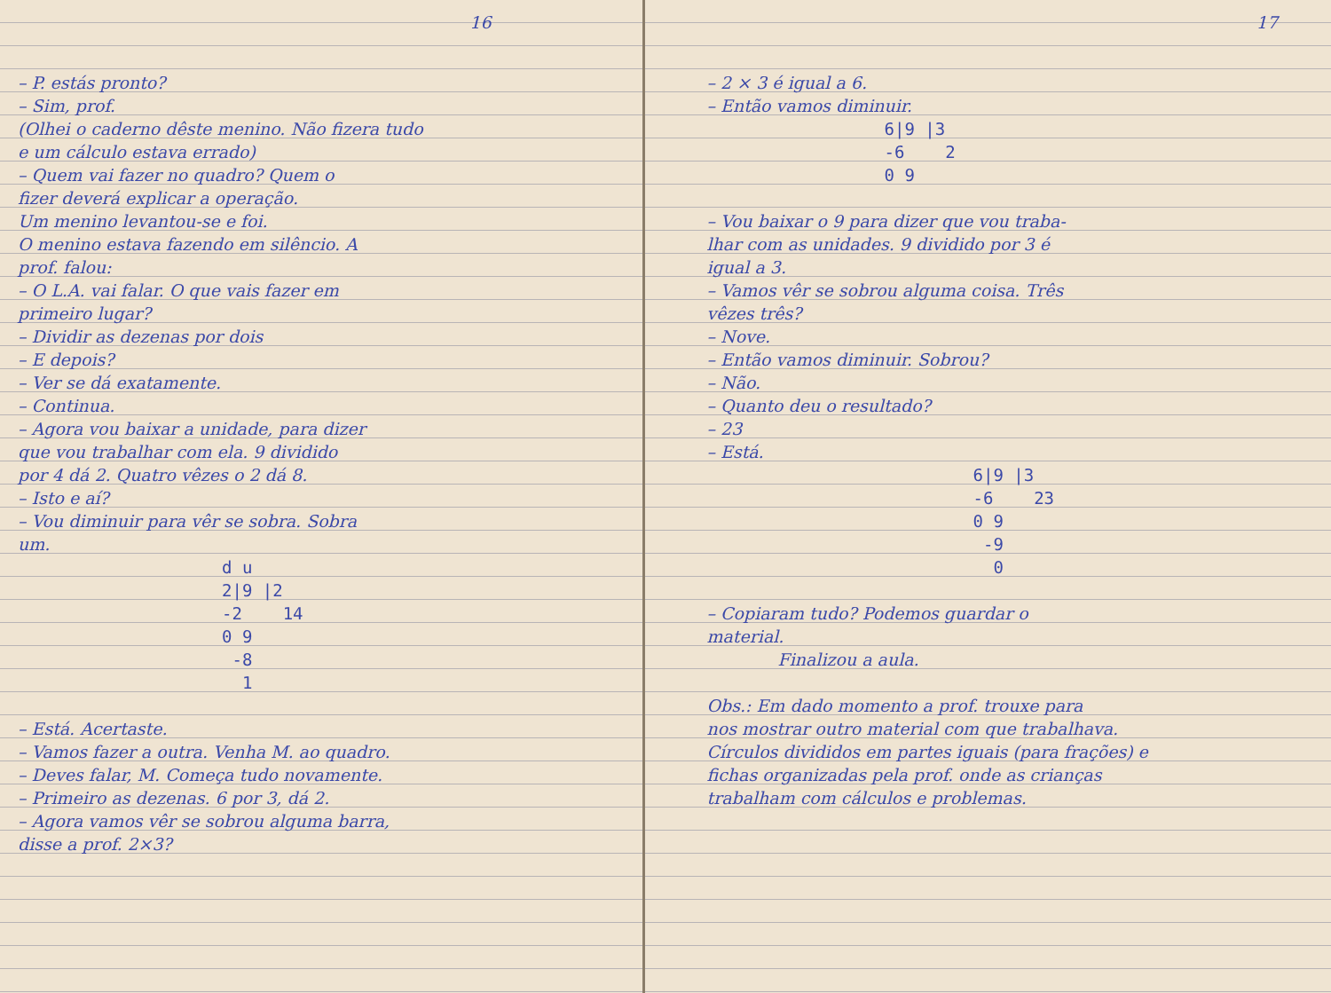16
– P. estás pronto?
– Sim, prof.
(Olhei o caderno dêste menino. Não fizera tudo
e um cálculo estava errado)
– Quem vai fazer no quadro? Quem o
fizer deverá explicar a operação.
Um menino levantou-se e foi.
O menino estava fazendo em silêncio. A
prof. falou:
– O L.A. vai falar. O que vais fazer em
primeiro lugar?
– Dividir as dezenas por dois
– E depois?
– Ver se dá exatamente.
– Continua.
– Agora vou baixar a unidade, para dizer
que vou trabalhar com ela. 9 dividido
por 4 dá 2. Quatro vêzes o 2 dá 8.
– Isto e aí?
– Vou diminuir para vêr se sobra. Sobra
um.
d u 2|9 |2 -2 14 0 9 -8 1
– Está. Acertaste.
– Vamos fazer a outra. Venha M. ao quadro.
– Deves falar, M. Começa tudo novamente.
– Primeiro as dezenas. 6 por 3, dá 2.
– Agora vamos vêr se sobrou alguma barra,
disse a prof. 2×3?
17
– 2 × 3 é igual a 6.
– Então vamos diminuir.
6|9 |3 -6 2 0 9
– Vou baixar o 9 para dizer que vou traba-
lhar com as unidades. 9 dividido por 3 é
igual a 3.
– Vamos vêr se sobrou alguma coisa. Três
vêzes três?
– Nove.
– Então vamos diminuir. Sobrou?
– Não.
– Quanto deu o resultado?
– 23
– Está.
6|9 |3 -6 23 0 9 -9 0
– Copiaram tudo? Podemos guardar o
material.
Finalizou a aula.
Obs.: Em dado momento a prof. trouxe para
nos mostrar outro material com que trabalhava.
Círculos divididos em partes iguais (para frações) e
fichas organizadas pela prof. onde as crianças
trabalham com cálculos e problemas.